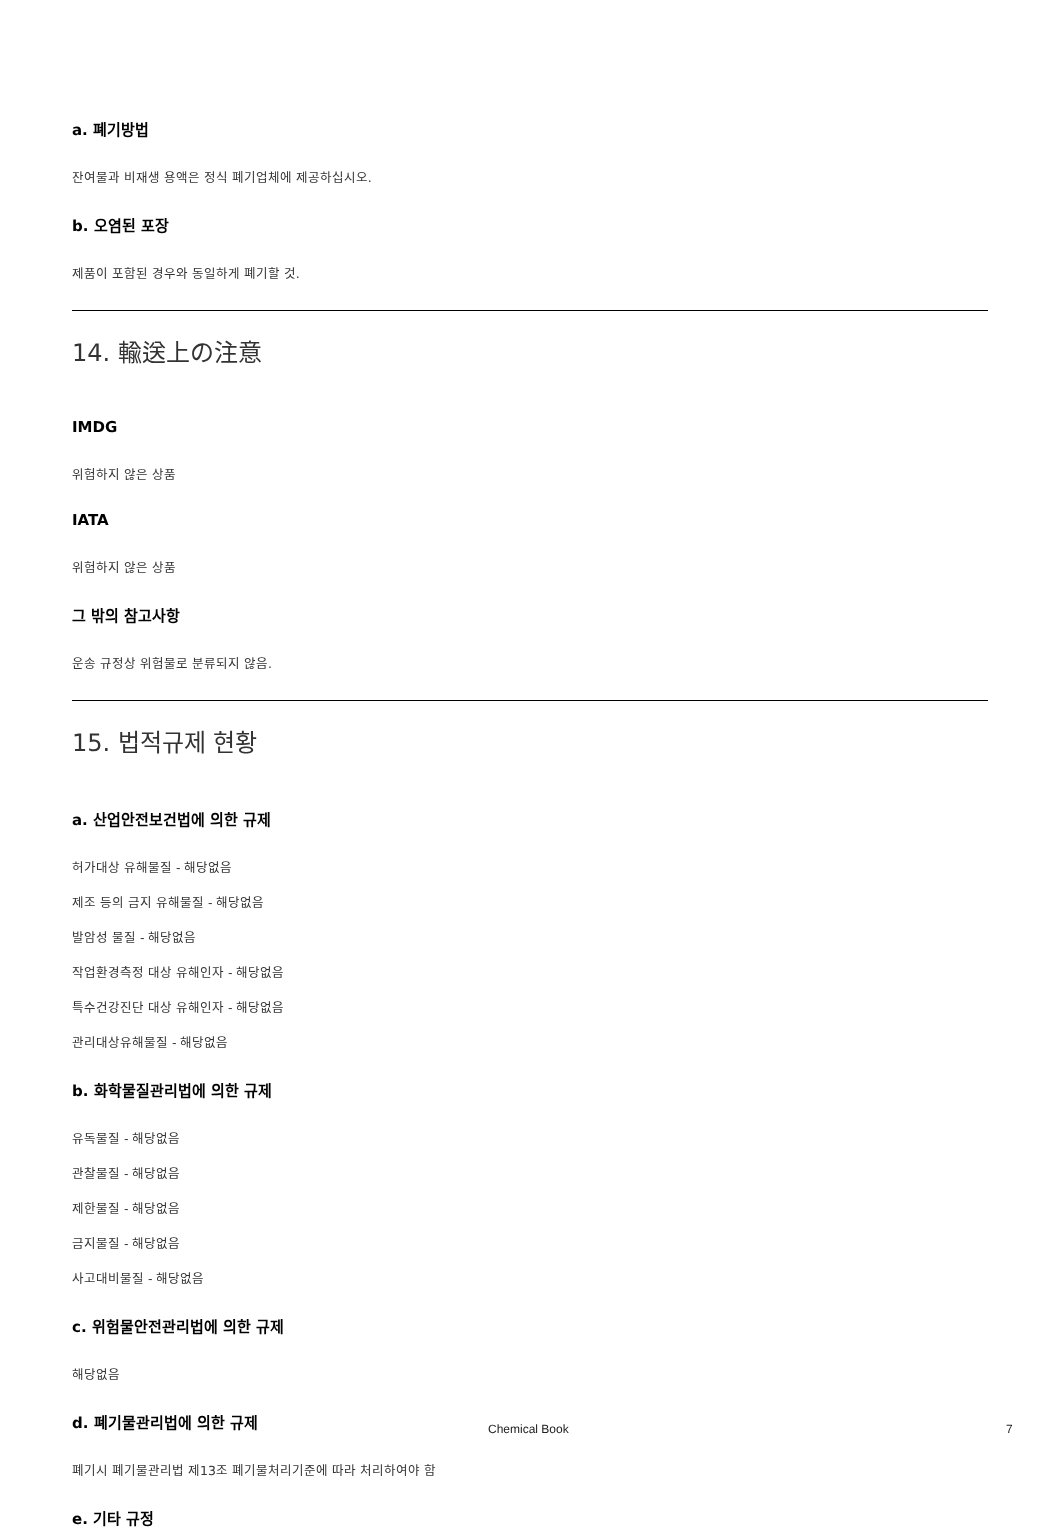a. 폐기방법
잔여물과 비재생 용액은 정식 폐기업체에 제공하십시오.
b. 오염된 포장
제품이 포함된 경우와 동일하게 폐기할 것.
14. 輸送上の注意
IMDG
위험하지 않은 상품
IATA
위험하지 않은 상품
그 밖의 참고사항
운송 규정상 위험물로 분류되지 않음.
15. 법적규제 현황
a. 산업안전보건법에 의한 규제
허가대상 유해물질 - 해당없음
제조 등의 금지 유해물질 - 해당없음
발암성 물질 - 해당없음
작업환경측정 대상 유해인자 - 해당없음
특수건강진단 대상 유해인자 - 해당없음
관리대상유해물질 - 해당없음
b. 화학물질관리법에 의한 규제
유독물질 - 해당없음
관찰물질 - 해당없음
제한물질 - 해당없음
금지물질 - 해당없음
사고대비물질 - 해당없음
c. 위험물안전관리법에 의한 규제
해당없음
d. 폐기물관리법에 의한 규제
폐기시 폐기물관리법 제13조 폐기물처리기준에 따라 처리하여야 함
e. 기타 규정
Chemical Book 7